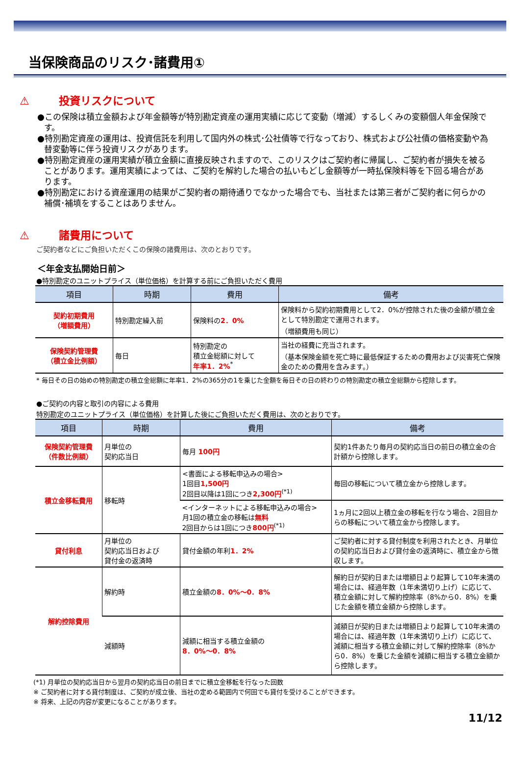当保険商品のリスク･諸費用①
⚠ 投資リスクについて
●この保険は積立金額および年金額等が特別勘定資産の運用実績に応じて変動（増減）するしくみの変額個人年金保険です。
●特別勘定資産の運用は、投資信託を利用して国内外の株式･公社債等で行なっており、株式および公社債の価格変動や為替変動等に伴う投資リスクがあります。
●特別勘定資産の運用実績が積立金額に直接反映されますので、このリスクはご契約者に帰属し、ご契約者が損失を被ることがあります。運用実績によっては、ご契約を解約した場合の払いもどし金額等が一時払保険料等を下回る場合があります。
●特別勘定における資産運用の結果がご契約者の期待通りでなかった場合でも、当社または第三者がご契約者に何らかの補償･補填をすることはありません。
⚠ 諸費用について
ご契約者などにご負担いただくこの保険の諸費用は、次のとおりです。
＜年金支払開始日前＞
●特別勘定のユニットプライス（単位価格）を計算する前にご負担いただく費用
| 項目 | 時期 | 費用 | 備考 |
| --- | --- | --- | --- |
| 契約初期費用 （増額費用） | 特別勘定繰入前 | 保険料の 2．0% | 保険料から契約初期費用として2．0%が控除された後の金額が積立金として特別勘定で運用されます。 （増額費用も同じ） |
| 保険契約管理費 （積立金比例額） | 毎日 | 特別勘定の 積立金総額に対して 年率1．2%<sup>*</sup> | 当社の経費に充当されます。 （基本保険金額を死亡時に最低保証するための費用および災害死亡保険金のための費用を含みます。） |
* 毎日その日の始めの特別勘定の積立金総額に年率1．2%の365分の1を乗じた金額を毎日その日の終わりの特別勘定の積立金総額から控除します。
●ご契約の内容と取引の内容による費用
特別勘定のユニットプライス（単位価格）を計算した後にご負担いただく費用は、次のとおりです。
| 項目 | 時期 | 費用 | 備考 |
| --- | --- | --- | --- |
| 保険契約管理費 （件数比例額） | 月単位の 契約応当日 | 毎月 100円 | 契約1件あたり毎月の契約応当日の前日の積立金の合計額から控除します。 |
| 積立金移転費用 | 移転時 | <書面による移転申込みの場合> 1回目 1,500円 2回目以降は1回につき 2,300円<sup>(*1)</sup> | 毎回の移転について積立金から控除します。 |
| | | <インターネットによる移転申込みの場合> 月1回の積立金の移転は 無料 2回目からは1回につき 800円<sup>(*1)</sup> | 1ヵ月に2回以上積立金の移転を行なう場合、2回目からの移転について積立金から控除します。 |
| 貸付利息 | 月単位の 契約応当日および 貸付金の返済時 | 貸付金額の年利 1．2% | ご契約者に対する貸付制度を利用されたとき、月単位の契約応当日および貸付金の返済時に、積立金から徴収します。 |
| 解約控除費用 | 解約時 | 積立金額の 8．0%～0．8% | 解約日が契約日または増額日より起算して10年未満の場合には、経過年数（1年未満切り上げ）に応じて、積立金額に対して解約控除率（8%から0．8%）を乗じた金額を積立金額から控除します。 |
| | 減額時 | 減額に相当する積立金額の 8．0%～0．8% | 減額日が契約日または増額日より起算して10年未満の場合には、経過年数（1年未満切り上げ）に応じて、減額に相当する積立金額に対して解約控除率（8%から0．8%）を乗じた金額を減額に相当する積立金額から控除します。 |
(*1) 月単位の契約応当日から翌月の契約応当日の前日までに積立金移転を行なった回数
※ ご契約者に対する貸付制度は、ご契約が成立後、当社の定める範囲内で何回でも貸付を受けることができます。
※ 将来、上記の内容が変更になることがあります。
11/12